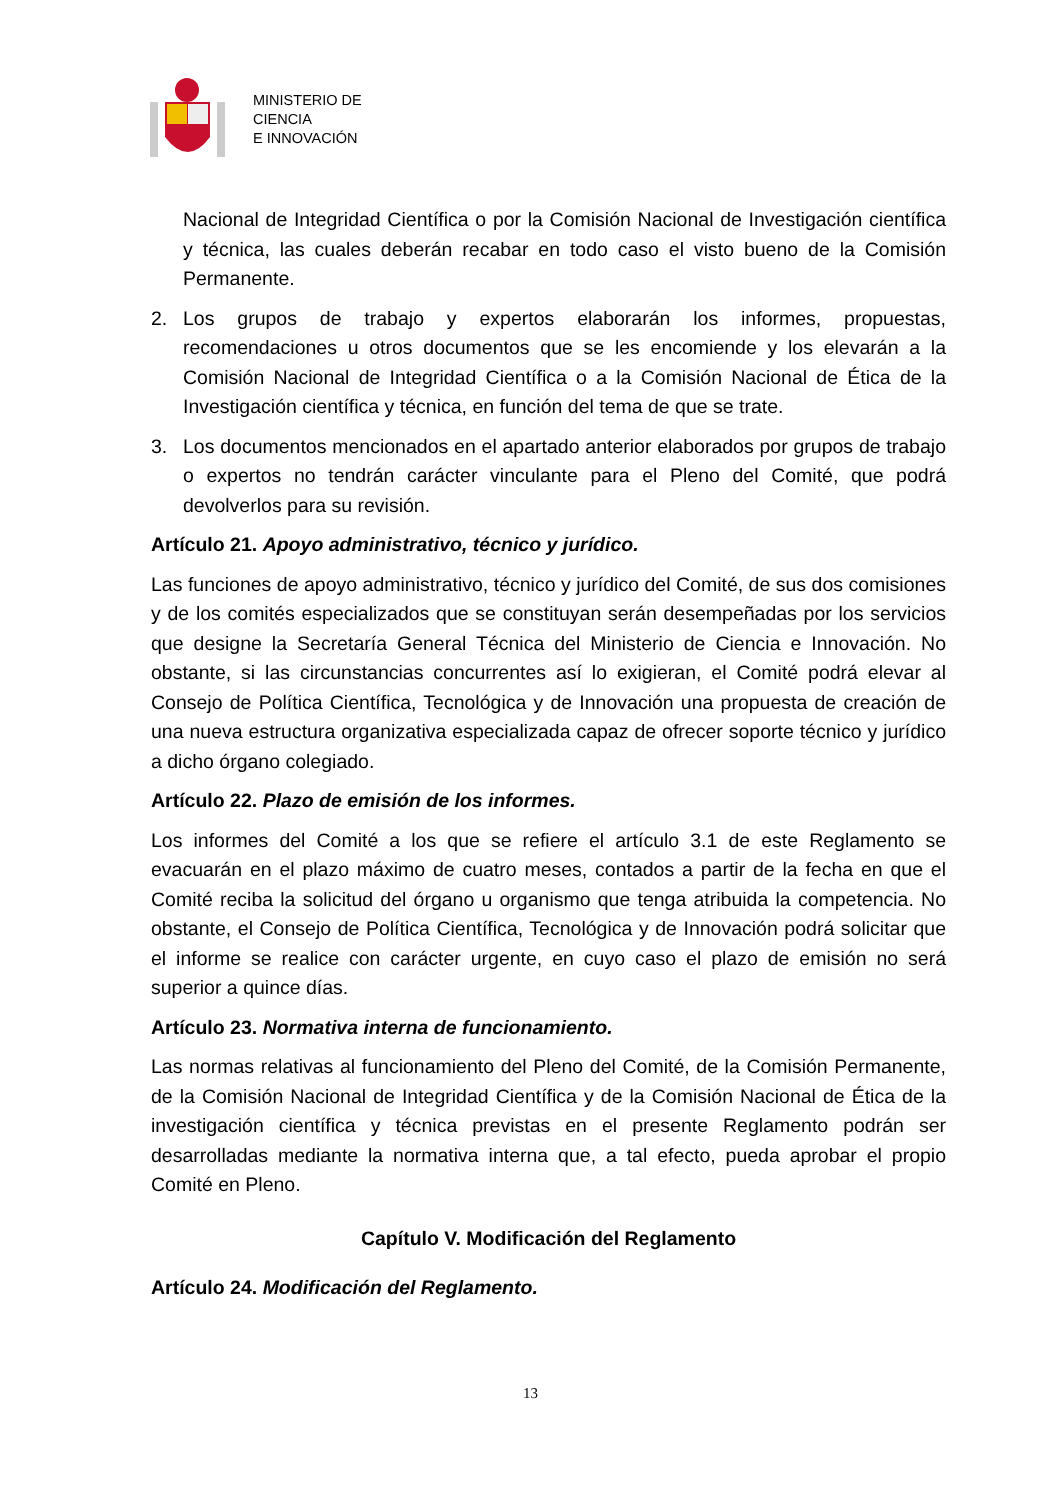MINISTERIO DE
CIENCIA
E INNOVACIÓN
Nacional de Integridad Científica o por la Comisión Nacional de Investigación científica y técnica, las cuales deberán recabar en todo caso el visto bueno de la Comisión Permanente.
2. Los grupos de trabajo y expertos elaborarán los informes, propuestas, recomendaciones u otros documentos que se les encomiende y los elevarán a la Comisión Nacional de Integridad Científica o a la Comisión Nacional de Ética de la Investigación científica y técnica, en función del tema de que se trate.
3. Los documentos mencionados en el apartado anterior elaborados por grupos de trabajo o expertos no tendrán carácter vinculante para el Pleno del Comité, que podrá devolverlos para su revisión.
Artículo 21. Apoyo administrativo, técnico y jurídico.
Las funciones de apoyo administrativo, técnico y jurídico del Comité, de sus dos comisiones y de los comités especializados que se constituyan serán desempeñadas por los servicios que designe la Secretaría General Técnica del Ministerio de Ciencia e Innovación. No obstante, si las circunstancias concurrentes así lo exigieran, el Comité podrá elevar al Consejo de Política Científica, Tecnológica y de Innovación una propuesta de creación de una nueva estructura organizativa especializada capaz de ofrecer soporte técnico y jurídico a dicho órgano colegiado.
Artículo 22. Plazo de emisión de los informes.
Los informes del Comité a los que se refiere el artículo 3.1 de este Reglamento se evacuarán en el plazo máximo de cuatro meses, contados a partir de la fecha en que el Comité reciba la solicitud del órgano u organismo que tenga atribuida la competencia. No obstante, el Consejo de Política Científica, Tecnológica y de Innovación podrá solicitar que el informe se realice con carácter urgente, en cuyo caso el plazo de emisión no será superior a quince días.
Artículo 23. Normativa interna de funcionamiento.
Las normas relativas al funcionamiento del Pleno del Comité, de la Comisión Permanente, de la Comisión Nacional de Integridad Científica y de la Comisión Nacional de Ética de la investigación científica y técnica previstas en el presente Reglamento podrán ser desarrolladas mediante la normativa interna que, a tal efecto, pueda aprobar el propio Comité en Pleno.
Capítulo V. Modificación del Reglamento
Artículo 24. Modificación del Reglamento.
13